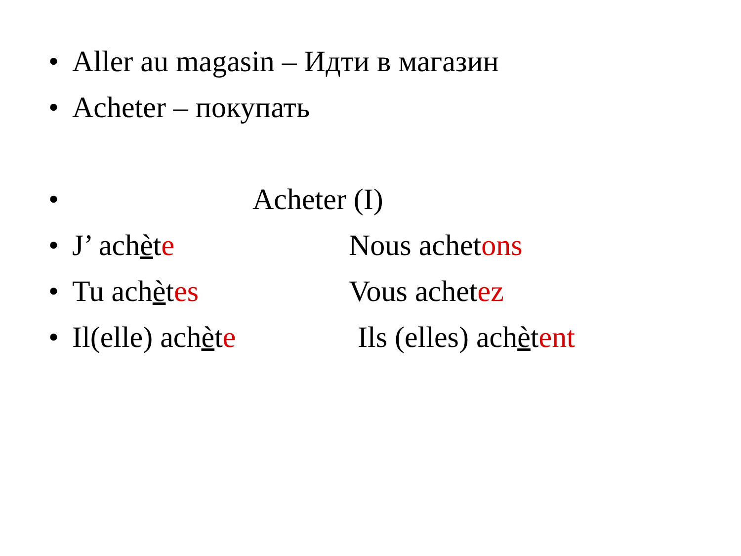• Aller au magasin – Идти в магазин
• Acheter – покупать
• Acheter (I)
• J’ achète Nous achetons
• Tu achètes Vous achetez
• Il(elle) achète Ils (elles) achètent